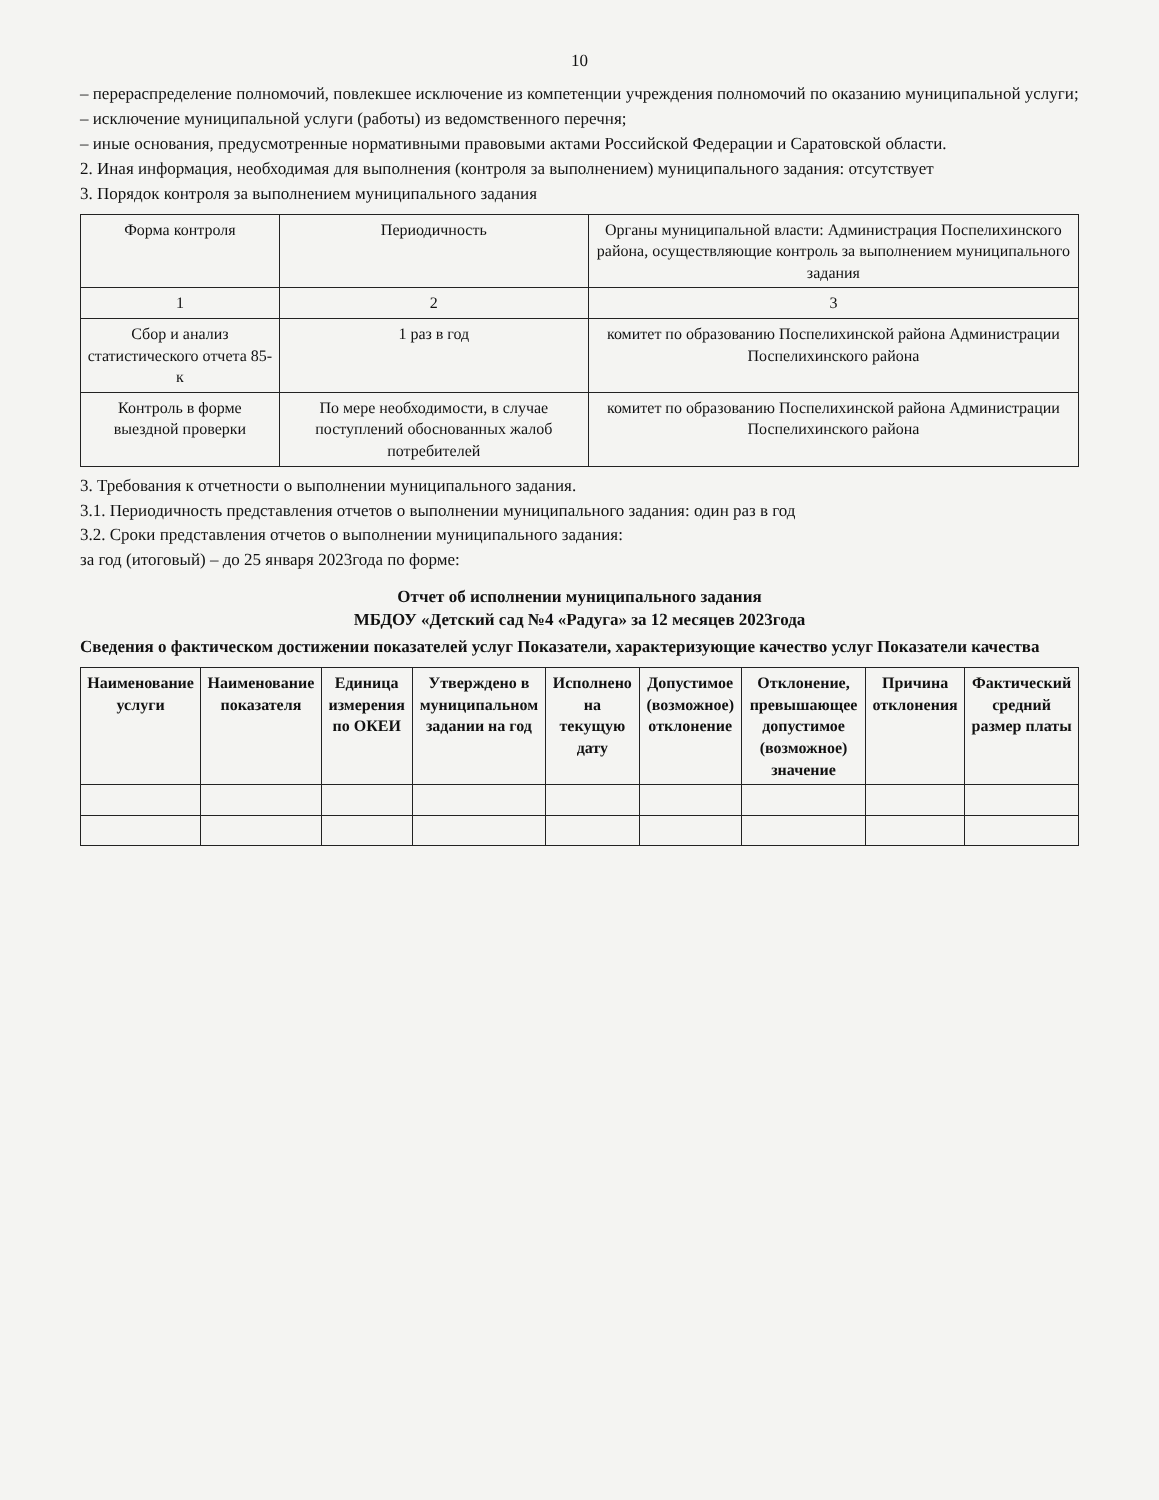10
– перераспределение полномочий, повлекшее исключение из компетенции учреждения полномочий по оказанию муниципальной услуги;
– исключение муниципальной услуги (работы) из ведомственного перечня;
– иные основания, предусмотренные нормативными правовыми актами Российской Федерации и Саратовской области.
2. Иная информация, необходимая для выполнения (контроля за выполнением) муниципального задания: отсутствует
3. Порядок контроля за выполнением муниципального задания
| Форма контроля | Периодичность | Органы муниципальной власти: Администрация Поспелихинского района, осуществляющие контроль за выполнением муниципального задания |
| 1 | 2 | 3 |
| Сбор и анализ статистического отчета 85-к | 1 раз в год | комитет по образованию Поспелихинской района Администрации Поспелихинского района |
| Контроль в форме выездной проверки | По мере необходимости, в случае поступлений обоснованных жалоб потребителей | комитет по образованию Поспелихинской района Администрации Поспелихинского района |
3. Требования к отчетности о выполнении муниципального задания.
3.1. Периодичность представления отчетов о выполнении муниципального задания: один раз в год
3.2. Сроки представления отчетов о выполнении муниципального задания:
за год (итоговый) – до 25 января 2023года по форме:
Отчет об исполнении муниципального задания
МБДОУ «Детский сад №4 «Радуга» за 12 месяцев 2023года
Сведения о фактическом достижении показателей услуг Показатели, характеризующие качество услуг Показатели качества
| Наименование услуги | Наименование показателя | Единица измерения по ОКЕИ | Утверждено в муниципальном задании на год | Исполнено на текущую дату | Допустимое (возможное) отклонение | Отклонение, превышающее допустимое (возможное) значение | Причина отклонения | Фактический средний размер платы |
| --- | --- | --- | --- | --- | --- | --- | --- | --- |